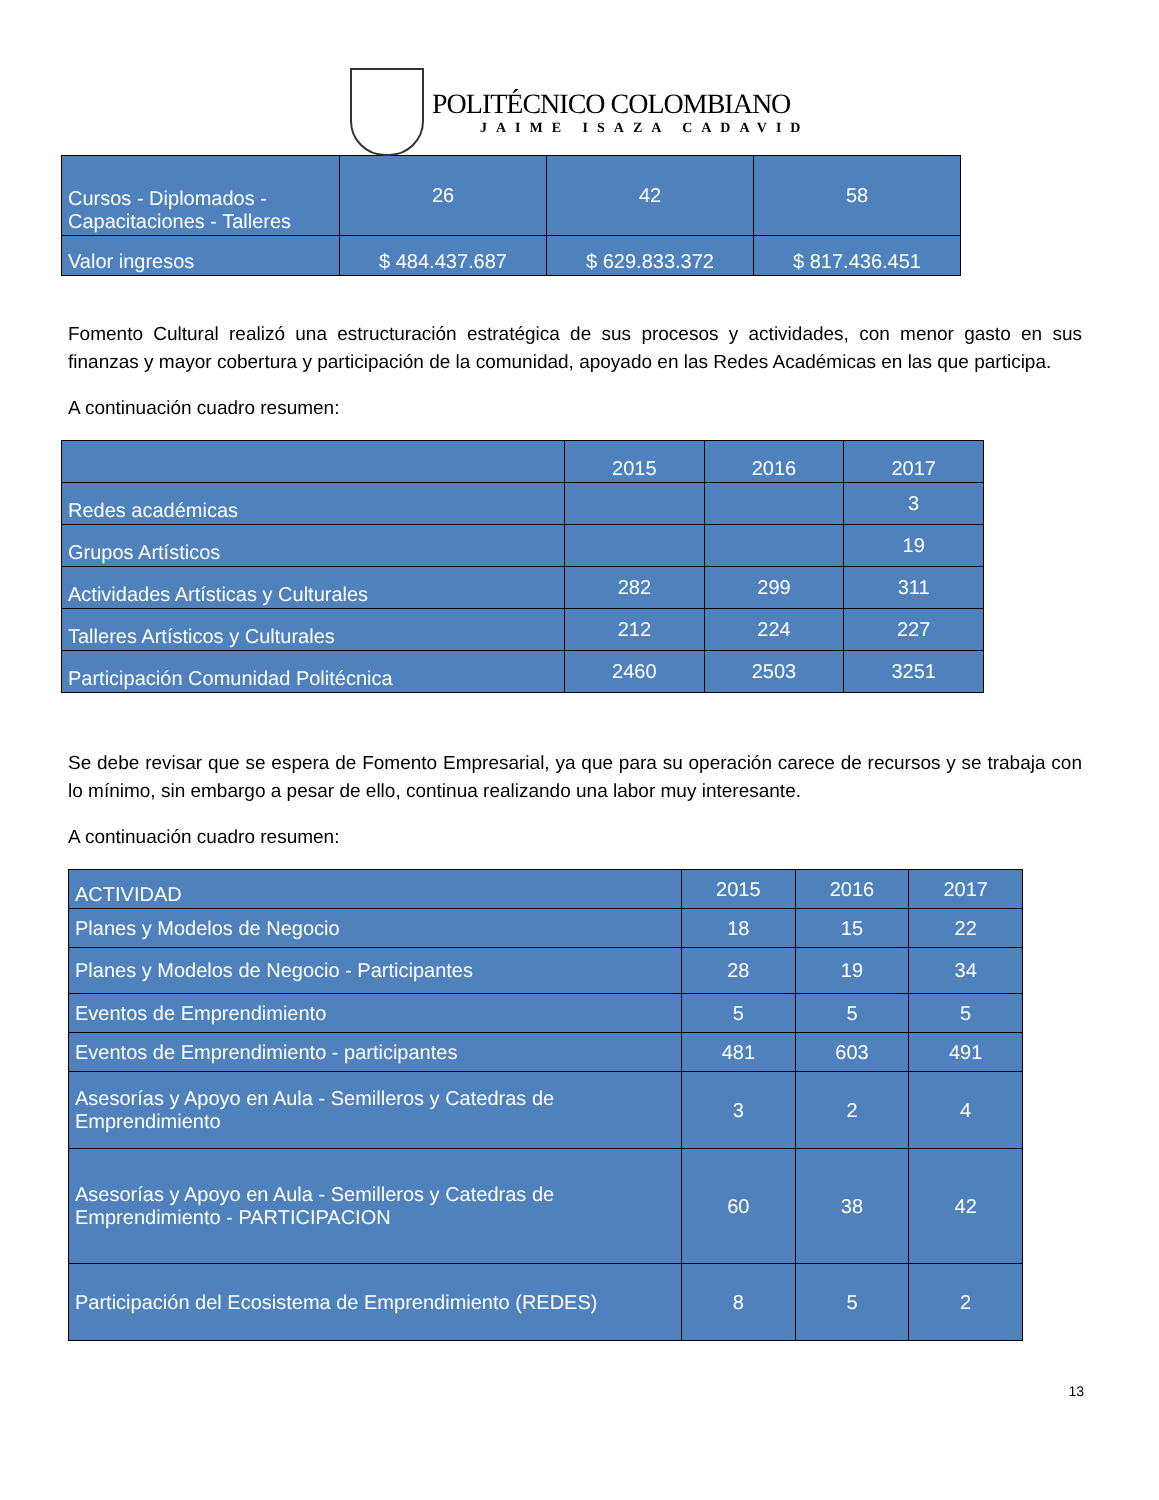POLITÉCNICO COLOMBIANO
JAIME ISAZA CADAVID
| Cursos - Diplomados - Capacitaciones - Talleres | 26 | 42 | 58 |
| Valor ingresos | $ 484.437.687 | $ 629.833.372 | $ 817.436.451 |
Fomento Cultural realizó una estructuración estratégica de sus procesos y actividades, con menor gasto en sus finanzas y mayor cobertura y participación de la comunidad, apoyado en las Redes Académicas en las que participa.
A continuación cuadro resumen:
| | 2015 | 2016 | 2017 |
| Redes académicas | | | 3 |
| Grupos Artísticos | | | 19 |
| Actividades Artísticas y Culturales | 282 | 299 | 311 |
| Talleres Artísticos y Culturales | 212 | 224 | 227 |
| Participación Comunidad Politécnica | 2460 | 2503 | 3251 |
Se debe revisar que se espera de Fomento Empresarial, ya que para su operación carece de recursos y se trabaja con lo mínimo, sin embargo a pesar de ello, continua realizando una labor muy interesante.
A continuación cuadro resumen:
| ACTIVIDAD | 2015 | 2016 | 2017 |
| Planes y Modelos de Negocio | 18 | 15 | 22 |
| Planes y Modelos de Negocio - Participantes | 28 | 19 | 34 |
| Eventos de Emprendimiento | 5 | 5 | 5 |
| Eventos de Emprendimiento - participantes | 481 | 603 | 491 |
| Asesorías y Apoyo en Aula - Semilleros y Catedras de Emprendimiento | 3 | 2 | 4 |
| Asesorías y Apoyo en Aula - Semilleros y Catedras de Emprendimiento - PARTICIPACION | 60 | 38 | 42 |
| Participación del Ecosistema de Emprendimiento (REDES) | 8 | 5 | 2 |
13